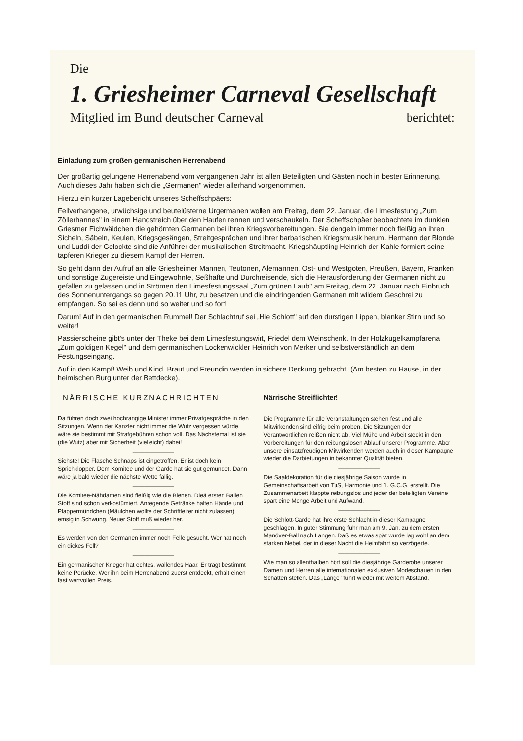Die
1. Griesheimer Carneval Gesellschaft
Mitglied im Bund deutscher Carneval berichtet:
Einladung zum großen germanischen Herrenabend
Der großartig gelungene Herrenabend vom vergangenen Jahr ist allen Beteiligten und Gästen noch in bester Erinnerung. Auch dieses Jahr haben sich die „Germanen" wieder allerhand vorgenommen.
Hierzu ein kurzer Lagebericht unseres Scheffschpäers:
Fellverhangene, urwüchsige und beutelüsterne Urgermanen wollen am Freitag, dem 22. Januar, die Limesfestung „Zum Zöllerhannes" in einem Handstreich über den Haufen rennen und verschaukeln. Der Scheffschpäer beobachtete im dunklen Griesmer Eichwäldchen die gehörnten Germanen bei ihren Kriegsvorbereitungen. Sie dengeln immer noch fleißig an ihren Sicheln, Säbeln, Keulen, Kriegsgesängen, Streitgesprächen und ihrer barbarischen Kriegsmusik herum. Hermann der Blonde und Luddi der Gelockte sind die Anführer der musikalischen Streitmacht. Kriegshäuptling Heinrich der Kahle formiert seine tapferen Krieger zu diesem Kampf der Herren.
So geht dann der Aufruf an alle Griesheimer Mannen, Teutonen, Alemannen, Ost- und Westgoten, Preußen, Bayern, Franken und sonstige Zugereiste und Eingewohnte, Seßhafte und Durchreisende, sich die Herausforderung der Germanen nicht zu gefallen zu gelassen und in Strömen den Limesfestungssaal „Zum grünen Laub" am Freitag, dem 22. Januar nach Einbruch des Sonnenuntergangs so gegen 20.11 Uhr, zu besetzen und die eindringenden Germanen mit wildem Geschrei zu empfangen. So sei es denn und so weiter und so fort!
Darum! Auf in den germanischen Rummel! Der Schlachtruf sei „Hie Schlott" auf den durstigen Lippen, blanker Stirn und so weiter!
Passierscheine gibt's unter der Theke bei dem Limesfestungswirt, Friedel dem Weinschenk. In der Holzkugelkampfarena „Zum goldigen Kegel" und dem germanischen Lockenwickler Heinrich von Merker und selbstverständlich an dem Festungseingang.
Auf in den Kampf! Weib und Kind, Braut und Freundin werden in sichere Deckung gebracht. (Am besten zu Hause, in der heimischen Burg unter der Bettdecke).
NÄRRISCHE KURZNACHRICHTEN
Da führen doch zwei hochrangige Minister immer Privatgespräche in den Sitzungen. Wenn der Kanzler nicht immer die Wutz vergessen würde, wäre sie bestimmt mit Strafgebühren schon voll. Das Nächstemal ist sie (die Wutz) aber mit Sicherheit (vielleicht) dabei!
———————
Siehste! Die Flasche Schnaps ist eingetroffen. Er ist doch kein Sprichklopper. Dem Komitee und der Garde hat sie gut gemundet. Dann wäre ja bald wieder die nächste Wette fällig.
———————
Die Komitee-Nähdamen sind fleißig wie die Bienen. Dieä ersten Ballen Stoff sind schon verkostümiert. Anregende Getränke halten Hände und Plappermündchen (Mäulchen wollte der Schriftleiter nicht zulassen) emsig in Schwung. Neuer Stoff muß wieder her.
———————
Es werden von den Germanen immer noch Felle gesucht. Wer hat noch ein dickes Fell?
———————
Ein germanischer Krieger hat echtes, wallendes Haar. Er trägt bestimmt keine Perücke. Wer ihn beim Herrenabend zuerst entdeckt, erhält einen fast wertvollen Preis.
Närrische Streiflichter!
Die Programme für alle Veranstaltungen stehen fest und alle Mitwirkenden sind eifrig beim proben. Die Sitzungen der Verantwortlichen reißen nicht ab. Viel Mühe und Arbeit steckt in den Vorbereitungen für den reibungslosen Ablauf unserer Programme. Aber unsere einsatzfreudigen Mitwirkenden werden auch in dieser Kampagne wieder die Darbietungen in bekannter Qualität bieten.
———————
Die Saaldekoration für die diesjährige Saison wurde in Gemeinschaftsarbeit von TuS, Harmonie und 1. G.C.G. erstellt. Die Zusammenarbeit klappte reibungslos und jeder der beteiligten Vereine spart eine Menge Arbeit und Aufwand.
———————
Die Schlott-Garde hat ihre erste Schlacht in dieser Kampagne geschlagen. In guter Stimmung fuhr man am 9. Jan. zu dem ersten Manöver-Ball nach Langen. Daß es etwas spät wurde lag wohl an dem starken Nebel, der in dieser Nacht die Heimfahrt so verzögerte.
———————
Wie man so allenthalben hört soll die diesjährige Garderobe unserer Damen und Herren alle internationalen exklusiven Modeschauen in den Schatten stellen. Das „Lange" führt wieder mit weitem Abstand.